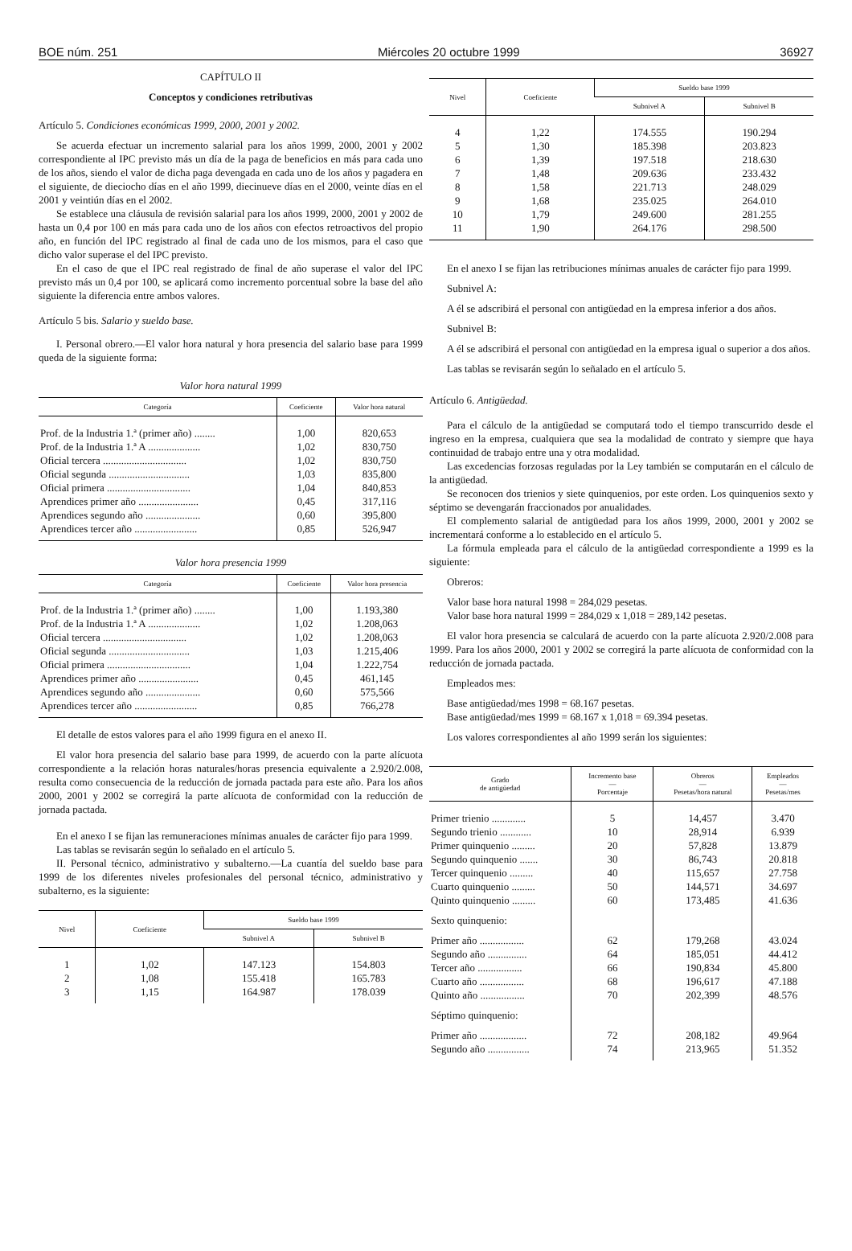BOE núm. 251 Miércoles 20 octubre 1999 36927
CAPÍTULO II
Conceptos y condiciones retributivas
Artículo 5. Condiciones económicas 1999, 2000, 2001 y 2002.
Se acuerda efectuar un incremento salarial para los años 1999, 2000, 2001 y 2002 correspondiente al IPC previsto más un día de la paga de beneficios en más para cada uno de los años, siendo el valor de dicha paga devengada en cada uno de los años y pagadera en el siguiente, de dieciocho días en el año 1999, diecinueve días en el 2000, veinte días en el 2001 y veintiún días en el 2002.
Se establece una cláusula de revisión salarial para los años 1999, 2000, 2001 y 2002 de hasta un 0,4 por 100 en más para cada uno de los años con efectos retroactivos del propio año, en función del IPC registrado al final de cada uno de los mismos, para el caso que dicho valor superase el del IPC previsto.
En el caso de que el IPC real registrado de final de año superase el valor del IPC previsto más un 0,4 por 100, se aplicará como incremento porcentual sobre la base del año siguiente la diferencia entre ambos valores.
Artículo 5 bis. Salario y sueldo base.
I. Personal obrero.—El valor hora natural y hora presencia del salario base para 1999 queda de la siguiente forma:
Valor hora natural 1999
| Categoría | Coeficiente | Valor hora natural |
| --- | --- | --- |
| Prof. de la Industria 1.ª (primer año) ........ | 1,00 | 820,653 |
| Prof. de la Industria 1.ª A .................... | 1,02 | 830,750 |
| Oficial tercera ................................ | 1,02 | 830,750 |
| Oficial segunda ............................... | 1,03 | 835,800 |
| Oficial primera ................................ | 1,04 | 840,853 |
| Aprendices primer año ....................... | 0,45 | 317,116 |
| Aprendices segundo año ..................... | 0,60 | 395,800 |
| Aprendices tercer año ........................ | 0,85 | 526,947 |
Valor hora presencia 1999
| Categoría | Coeficiente | Valor hora presencia |
| --- | --- | --- |
| Prof. de la Industria 1.ª (primer año) ........ | 1,00 | 1.193,380 |
| Prof. de la Industria 1.ª A .................... | 1,02 | 1.208,063 |
| Oficial tercera ................................ | 1,02 | 1.208,063 |
| Oficial segunda ............................... | 1,03 | 1.215,406 |
| Oficial primera ................................ | 1,04 | 1.222,754 |
| Aprendices primer año ....................... | 0,45 | 461,145 |
| Aprendices segundo año ..................... | 0,60 | 575,566 |
| Aprendices tercer año ........................ | 0,85 | 766,278 |
El detalle de estos valores para el año 1999 figura en el anexo II.
El valor hora presencia del salario base para 1999, de acuerdo con la parte alícuota correspondiente a la relación horas naturales/horas presencia equivalente a 2.920/2.008, resulta como consecuencia de la reducción de jornada pactada para este año. Para los años 2000, 2001 y 2002 se corregirá la parte alícuota de conformidad con la reducción de jornada pactada.
En el anexo I se fijan las remuneraciones mínimas anuales de carácter fijo para 1999.
Las tablas se revisarán según lo señalado en el artículo 5.
II. Personal técnico, administrativo y subalterno.—La cuantía del sueldo base para 1999 de los diferentes niveles profesionales del personal técnico, administrativo y subalterno, es la siguiente:
| Nivel | Coeficiente | Sueldo base 1999 | |
| --- | --- | --- | --- |
| | | Subnivel A | Subnivel B |
| 1 | 1,02 | 147.123 | 154.803 |
| 2 | 1,08 | 155.418 | 165.783 |
| 3 | 1,15 | 164.987 | 178.039 |
| Nivel | Coeficiente | Sueldo base 1999 | |
| --- | --- | --- | --- |
| | | Subnivel A | Subnivel B |
| 4 | 1,22 | 174.555 | 190.294 |
| 5 | 1,30 | 185.398 | 203.823 |
| 6 | 1,39 | 197.518 | 218.630 |
| 7 | 1,48 | 209.636 | 233.432 |
| 8 | 1,58 | 221.713 | 248.029 |
| 9 | 1,68 | 235.025 | 264.010 |
| 10 | 1,79 | 249.600 | 281.255 |
| 11 | 1,90 | 264.176 | 298.500 |
En el anexo I se fijan las retribuciones mínimas anuales de carácter fijo para 1999.
Subnivel A:
A él se adscribirá el personal con antigüedad en la empresa inferior a dos años.
Subnivel B:
A él se adscribirá el personal con antigüedad en la empresa igual o superior a dos años.
Las tablas se revisarán según lo señalado en el artículo 5.
Artículo 6. Antigüedad.
Para el cálculo de la antigüedad se computará todo el tiempo transcurrido desde el ingreso en la empresa, cualquiera que sea la modalidad de contrato y siempre que haya continuidad de trabajo entre una y otra modalidad.
Las excedencias forzosas reguladas por la Ley también se computarán en el cálculo de la antigüedad.
Se reconocen dos trienios y siete quinquenios, por este orden. Los quinquenios sexto y séptimo se devengarán fraccionados por anualidades.
El complemento salarial de antigüedad para los años 1999, 2000, 2001 y 2002 se incrementará conforme a lo establecido en el artículo 5.
La fórmula empleada para el cálculo de la antigüedad correspondiente a 1999 es la siguiente:
Obreros:
Valor base hora natural 1998 = 284,029 pesetas.
Valor base hora natural 1999 = 284,029 x 1,018 = 289,142 pesetas.
El valor hora presencia se calculará de acuerdo con la parte alícuota 2.920/2.008 para 1999. Para los años 2000, 2001 y 2002 se corregirá la parte alícuota de conformidad con la reducción de jornada pactada.
Empleados mes:
Base antigüedad/mes 1998 = 68.167 pesetas.
Base antigüedad/mes 1999 = 68.167 x 1,018 = 69.394 pesetas.
Los valores correspondientes al año 1999 serán los siguientes:
| Grado de antigüedad | Incremento base — Porcentaje | Obreros — Pesetas/hora natural | Empleados — Pesetas/mes |
| --- | --- | --- | --- |
| Primer trienio ............. | 5 | 14,457 | 3.470 |
| Segundo trienio ............ | 10 | 28,914 | 6.939 |
| Primer quinquenio ......... | 20 | 57,828 | 13.879 |
| Segundo quinquenio ....... | 30 | 86,743 | 20.818 |
| Tercer quinquenio ......... | 40 | 115,657 | 27.758 |
| Cuarto quinquenio ......... | 50 | 144,571 | 34.697 |
| Quinto quinquenio ......... | 60 | 173,485 | 41.636 |
| Sexto quinquenio: | | | |
| Primer año ................. | 62 | 179,268 | 43.024 |
| Segundo año ............... | 64 | 185,051 | 44.412 |
| Tercer año ................. | 66 | 190,834 | 45.800 |
| Cuarto año ................. | 68 | 196,617 | 47.188 |
| Quinto año ................. | 70 | 202,399 | 48.576 |
| Séptimo quinquenio: | | | |
| Primer año .................. | 72 | 208,182 | 49.964 |
| Segundo año ................ | 74 | 213,965 | 51.352 |